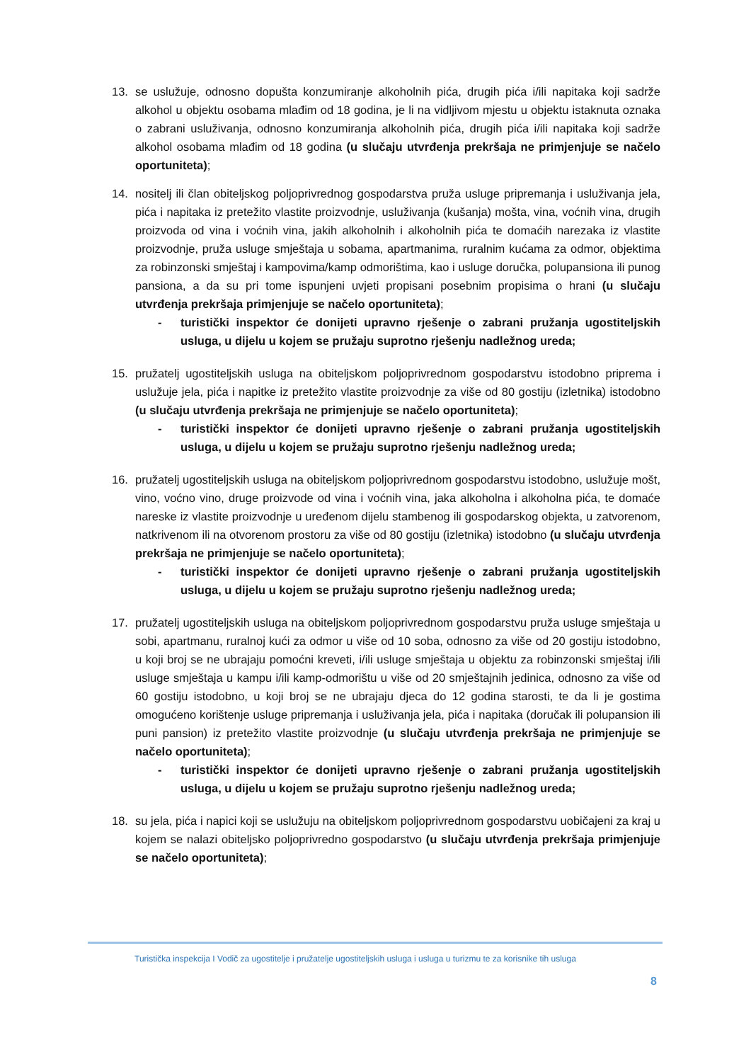13. se uslužuje, odnosno dopušta konzumiranje alkoholnih pića, drugih pića i/ili napitaka koji sadrže alkohol u objektu osobama mlađim od 18 godina, je li na vidljivom mjestu u objektu istaknuta oznaka o zabrani usluživanja, odnosno konzumiranja alkoholnih pića, drugih pića i/ili napitaka koji sadrže alkohol osobama mlađim od 18 godina (u slučaju utvrđenja prekršaja ne primjenjuje se načelo oportuniteta);
14. nositelj ili član obiteljskog poljoprivrednog gospodarstva pruža usluge pripremanja i usluživanja jela, pića i napitaka iz pretežito vlastite proizvodnje, usluživanja (kušanja) mošta, vina, voćnih vina, drugih proizvoda od vina i voćnih vina, jakih alkoholnih i alkoholnih pića te domaćih narezaka iz vlastite proizvodnje, pruža usluge smještaja u sobama, apartmanima, ruralnim kućama za odmor, objektima za robinzonski smještaj i kampovima/kamp odmorištima, kao i usluge doručka, polupansiona ili punog pansiona, a da su pri tome ispunjeni uvjeti propisani posebnim propisima o hrani (u slučaju utvrđenja prekršaja primjenjuje se načelo oportuniteta);
- turistički inspektor će donijeti upravno rješenje o zabrani pružanja ugostiteljskih usluga, u dijelu u kojem se pružaju suprotno rješenju nadležnog ureda;
15. pružatelj ugostiteljskih usluga na obiteljskom poljoprivrednom gospodarstvu istodobno priprema i uslužuje jela, pića i napitke iz pretežito vlastite proizvodnje za više od 80 gostiju (izletnika) istodobno (u slučaju utvrđenja prekršaja ne primjenjuje se načelo oportuniteta);
- turistički inspektor će donijeti upravno rješenje o zabrani pružanja ugostiteljskih usluga, u dijelu u kojem se pružaju suprotno rješenju nadležnog ureda;
16. pružatelj ugostiteljskih usluga na obiteljskom poljoprivrednom gospodarstvu istodobno, uslužuje mošt, vino, voćno vino, druge proizvode od vina i voćnih vina, jaka alkoholna i alkoholna pića, te domaće nareske iz vlastite proizvodnje u uređenom dijelu stambenog ili gospodarskog objekta, u zatvorenom, natkrivenom ili na otvorenom prostoru za više od 80 gostiju (izletnika) istodobno (u slučaju utvrđenja prekršaja ne primjenjuje se načelo oportuniteta);
- turistički inspektor će donijeti upravno rješenje o zabrani pružanja ugostiteljskih usluga, u dijelu u kojem se pružaju suprotno rješenju nadležnog ureda;
17. pružatelj ugostiteljskih usluga na obiteljskom poljoprivrednom gospodarstvu pruža usluge smještaja u sobi, apartmanu, ruralnoj kući za odmor u više od 10 soba, odnosno za više od 20 gostiju istodobno, u koji broj se ne ubrajaju pomoćni kreveti, i/ili usluge smještaja u objektu za robinzonski smještaj i/ili usluge smještaja u kampu i/ili kamp-odmorištu u više od 20 smještajnih jedinica, odnosno za više od 60 gostiju istodobno, u koji broj se ne ubrajaju djeca do 12 godina starosti, te da li je gostima omogućeno korištenje usluge pripremanja i usluživanja jela, pića i napitaka (doručak ili polupansion ili puni pansion) iz pretežito vlastite proizvodnje (u slučaju utvrđenja prekršaja ne primjenjuje se načelo oportuniteta);
- turistički inspektor će donijeti upravno rješenje o zabrani pružanja ugostiteljskih usluga, u dijelu u kojem se pružaju suprotno rješenju nadležnog ureda;
18. su jela, pića i napici koji se uslužuju na obiteljskom poljoprivrednom gospodarstvu uobičajeni za kraj u kojem se nalazi obiteljsko poljoprivredno gospodarstvo (u slučaju utvrđenja prekršaja primjenjuje se načelo oportuniteta);
Turistička inspekcija I Vodič za ugostitelje i pružatelje ugostiteljskih usluga i usluga u turizmu te za korisnike tih usluga
8